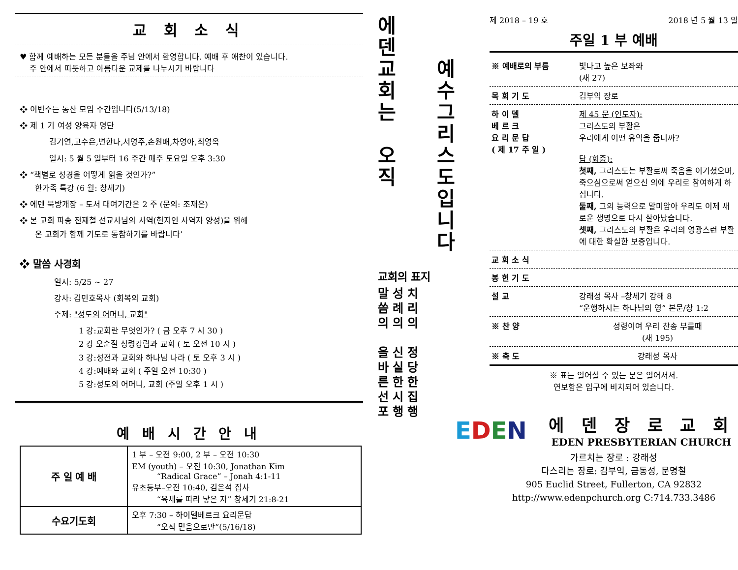교 회 소 식
♥ 함께 예배하는 모든 분들을 주님 안에서 환영합니다. 예배 후 애찬이 있습니다.
주 안에서 따뜻하고 아름다운 교제를 나누시기 바랍니다
❖ 이번주는 동산 모임 주간입니다(5/13/18)
❖ 제 1 기 여성 양육자 명단
김기연,고수은,변한나,서영주,손원배,차영아,최영옥
일시: 5 월 5 일부터 16 주간 매주 토요일 오후 3:30
❖ “책별로 성경을 어떻게 읽을 것인가?”
한가족 특강 (6 월: 창세기)
❖ 에덴 북방개장 – 도서 대여기간은 2 주 (문의: 조재은)
❖ 본 교회 파송 전재철 선교사님의 사역(현지인 사역자 양성)을 위해
온 교회가 함께 기도로 동참하기를 바랍니다’
❖ 말씀 사경회
일시: 5/25 ~ 27
강사: 김민호목사 (회복의 교회)
주제: "성도의 어머니, 교회"
1 강:교회란 무엇인가? ( 금 오후 7 시 30 )
2 강 오순절 성령강림과 교회 ( 토 오전 10 시 )
3 강:성전과 교회와 하나님 나라 ( 토 오후 3 시 )
4 강:예배와 교회 ( 주일 오전 10:30 )
5 강:성도의 어머니, 교회 (주일 오후 1 시 )
예 배 시 간 안 내
| 주 일 예 배 | 1 부 – 오전 9:00, 2 부 – 오전 10:30 EM (youth) – 오전 10:30, Jonathan Kim “Radical Grace” – Jonah 4:1-11 유초등부–오전 10:40, 김은석 집사 “육체를 따라 낳은 자” 창세기 21:8-21 |
| 수요기도회 | 오후 7:30 – 하이델베르크 요리문답 “오직 믿음으로만”(5/16/18) |
에
덴
교
회
는
오
직
예
수
그
리
스
도
입
니
다
교회의 표지
말 성 치
씀 례 리
의 의 의
올 신 정
바 실 당
른 한 한
선 시 집
포 행 행
제 2018 – 19 호 2018 년 5 월 13 일
주일 1 부 예배
| ※ 예배로의 부름 | 빛나고 높은 보좌와 (새 27) |
| 목 회 기 도 | 김부익 장로 |
| 하 이 델 베 르 크 요 리 문 답 ( 제 17 주 일 ) | 제 45 문 (인도자): 그리스도의 부활은 우리에게 어떤 유익을 줍니까? 답 (회중): 첫째, 그리스도는 부활로써 죽음을 이기셨으며, 죽으심으로써 얻으신 의에 우리로 참여하게 하십니다. 둘째, 그의 능력으로 말미암아 우리도 이제 새로운 생명으로 다시 살아났습니다. 셋째, 그리스도의 부활은 우리의 영광스런 부활에 대한 확실한 보증입니다. |
| 교 회 소 식 | |
| 봉 헌 기 도 | |
| 설 교 | 강래성 목사 –창세기 강해 8 “운행하시는 하나님의 영” 본문/창 1:2 |
| ※ 찬 양 | 성령이여 우리 찬송 부를때 (새 195) |
| ※ 축 도 | 강래성 목사 |
※ 표는 일어설 수 있는 분은 일어서서.
연보함은 입구에 비치되어 있습니다.
EDEN
에 덴 장 로 교 회
EDEN PRESBYTERIAN CHURCH
가르치는 장로 : 강래성
다스리는 장로: 김부익, 금동성, 문명철
905 Euclid Street, Fullerton, CA 92832
http://www.edenpchurch.org C:714.733.3486